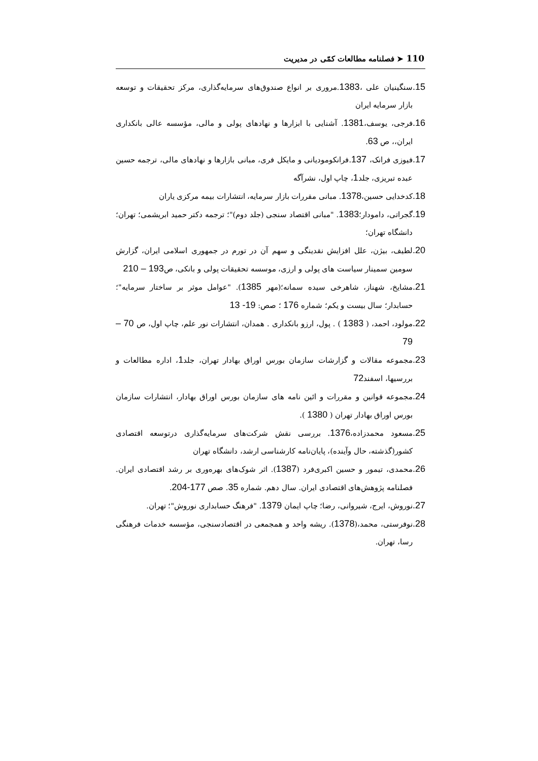110 ➤ فصلنامه مطالعات کمّی در مدیریت
15. سنگینیان علی ،1383.مروری بر انواع صندوق‌های سرمایه‌گذاری، مرکز تحقیقات و توسعه بازار سرمایه ایران
16. فرجی، یوسف،1381. آشنایی با ابزارها و نهادهای پولی و مالی، مؤسسه عالی بانکداری ایران،، ص 63.
17. فیوزی فرانک، 137.فرانکومودیانی و مایکل فری، مبانی بازارها و نهادهای مالی، ترجمه حسین عبده تبریزی، جلد1، چاپ اول، نشرآگه
18. کدخدایی حسین،1378. مبانی مقررات بازار سرمایه، انتشارات بیمه مرکزی یاران
19. گجراتی، دامودار؛1383. "مبانی اقتصاد سنجی (جلد دوم)"؛ ترجمه دکتر حمید ابریشمی؛ تهران؛ دانشگاه تهران؛
20. لطیف، بیژن، علل افزایش نقدینگی و سهم آن در تورم در جمهوری اسلامی ایران، گزارش سومین سمینار سیاست های پولی و ارزی، موسسه تحقیقات پولی و بانکی، ص193 – 210
21. مشایخ، شهناز، شاهرخی سیده سمانه؛(مهر 1385). "عوامل موثر بر ساختار سرمایه"؛ حسابدار؛ سال بیست و یکم؛ شماره 176 ؛ صص: 19- 13
22. مولود، احمد، ( 1383 ) . پول، ارزو بانکداری . همدان، انتشارات نور علم، چاپ اول، ص 70 – 79
23. مجموعه مقالات و گزارشات سازمان بورس اوراق بهادار تهران، جلد1، اداره مطالعات و بررسیها، اسفند72
24. مجموعه قوانین و مقررات و ائین نامه های سازمان بورس اوراق بهادار، انتشارات سازمان بورس اوراق بهادار تهران ( 1380 ).
25. مسعود محمدزاده،1376. بررسی نقش شرکت‌های سرمایه‌گذاری درتوسعه اقتصادی کشور(گذشته، حال وآینده)، پایان‌نامه کارشناسی ارشد، دانشگاه تهران
26. محمدی، تیمور و حسین اکبری‌فرد (1387). اثر شوک‌های بهره‌وری بر رشد اقتصادی ایران. فصلنامه پژوهش‌های اقتصادی ایران. سال دهم. شماره 35. صص 177-204.
27. نوروش، ایرج، شیروانی، رضا؛ چاپ ایمان 1379. "فرهنگ حسابداری نوروش"؛ تهران.
28. نوفرستی، محمد،(1378). ریشه واحد و همجمعی در اقتصادسنجی، مؤسسه خدمات فرهنگی رسا، تهران.